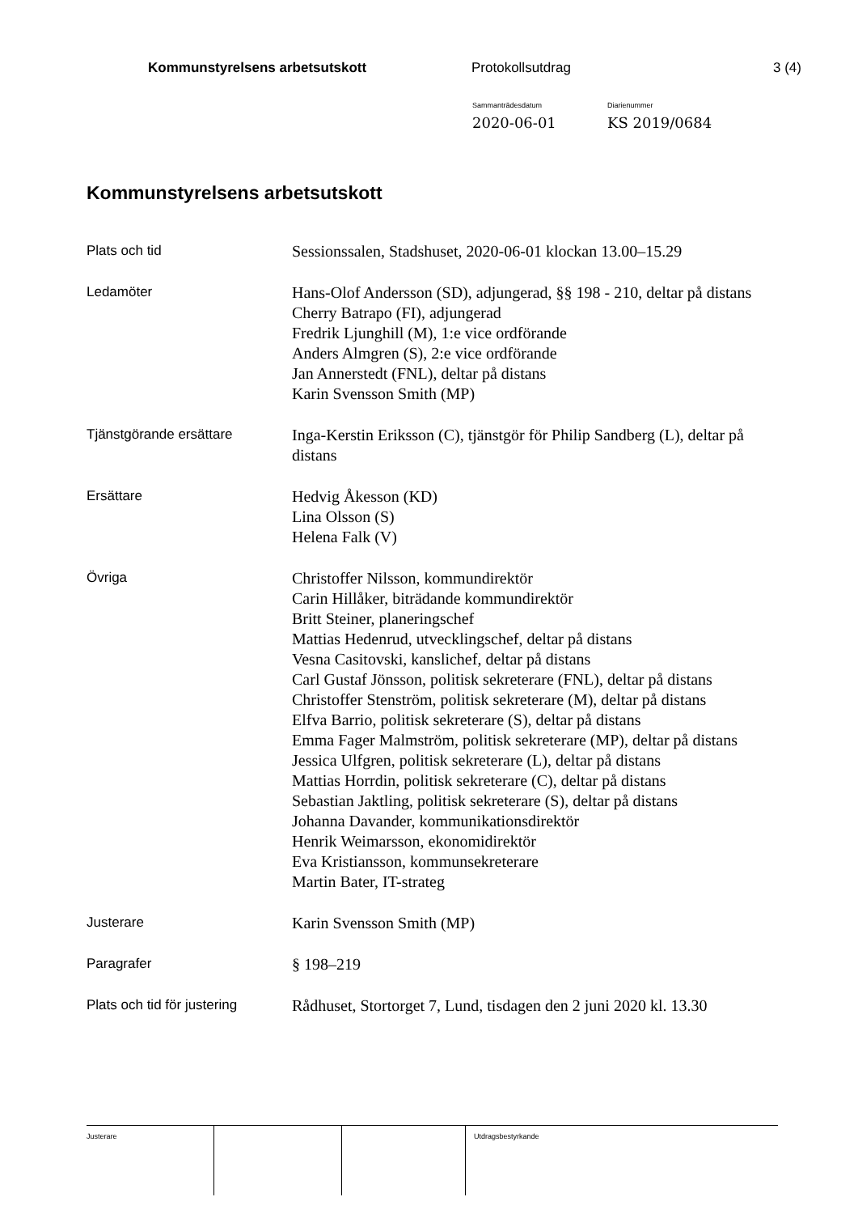Kommunstyrelsens arbetsutskott Protokollsutdrag 3 (4)
Sammanträdesdatum
2020-06-01
Diarienummer
KS 2019/0684
Kommunstyrelsens arbetsutskott
Plats och tid
Sessionssalen, Stadshuset, 2020-06-01 klockan 13.00–15.29
Ledamöter
Hans-Olof Andersson (SD), adjungerad, §§ 198 - 210, deltar på distans
Cherry Batrapo (FI), adjungerad
Fredrik Ljunghill (M), 1:e vice ordförande
Anders Almgren (S), 2:e vice ordförande
Jan Annerstedt (FNL), deltar på distans
Karin Svensson Smith (MP)
Tjänstgörande ersättare
Inga-Kerstin Eriksson (C), tjänstgör för Philip Sandberg (L), deltar på distans
Ersättare
Hedvig Åkesson (KD)
Lina Olsson (S)
Helena Falk (V)
Övriga
Christoffer Nilsson, kommundirektör
Carin Hillåker, biträdande kommundirektör
Britt Steiner, planeringschef
Mattias Hedenrud, utvecklingschef, deltar på distans
Vesna Casitovski, kanslichef, deltar på distans
Carl Gustaf Jönsson, politisk sekreterare (FNL), deltar på distans
Christoffer Stenström, politisk sekreterare (M), deltar på distans
Elfva Barrio, politisk sekreterare (S), deltar på distans
Emma Fager Malmström, politisk sekreterare (MP), deltar på distans
Jessica Ulfgren, politisk sekreterare (L), deltar på distans
Mattias Horrdin, politisk sekreterare (C), deltar på distans
Sebastian Jaktling, politisk sekreterare (S), deltar på distans
Johanna Davander, kommunikationsdirektör
Henrik Weimarsson, ekonomidirektör
Eva Kristiansson, kommunsekreterare
Martin Bater, IT-strateg
Justerare
Karin Svensson Smith (MP)
Paragrafer
§ 198–219
Plats och tid för justering
Rådhuset, Stortorget 7, Lund, tisdagen den 2 juni 2020 kl. 13.30
Justerare Utdragsbestyrkande